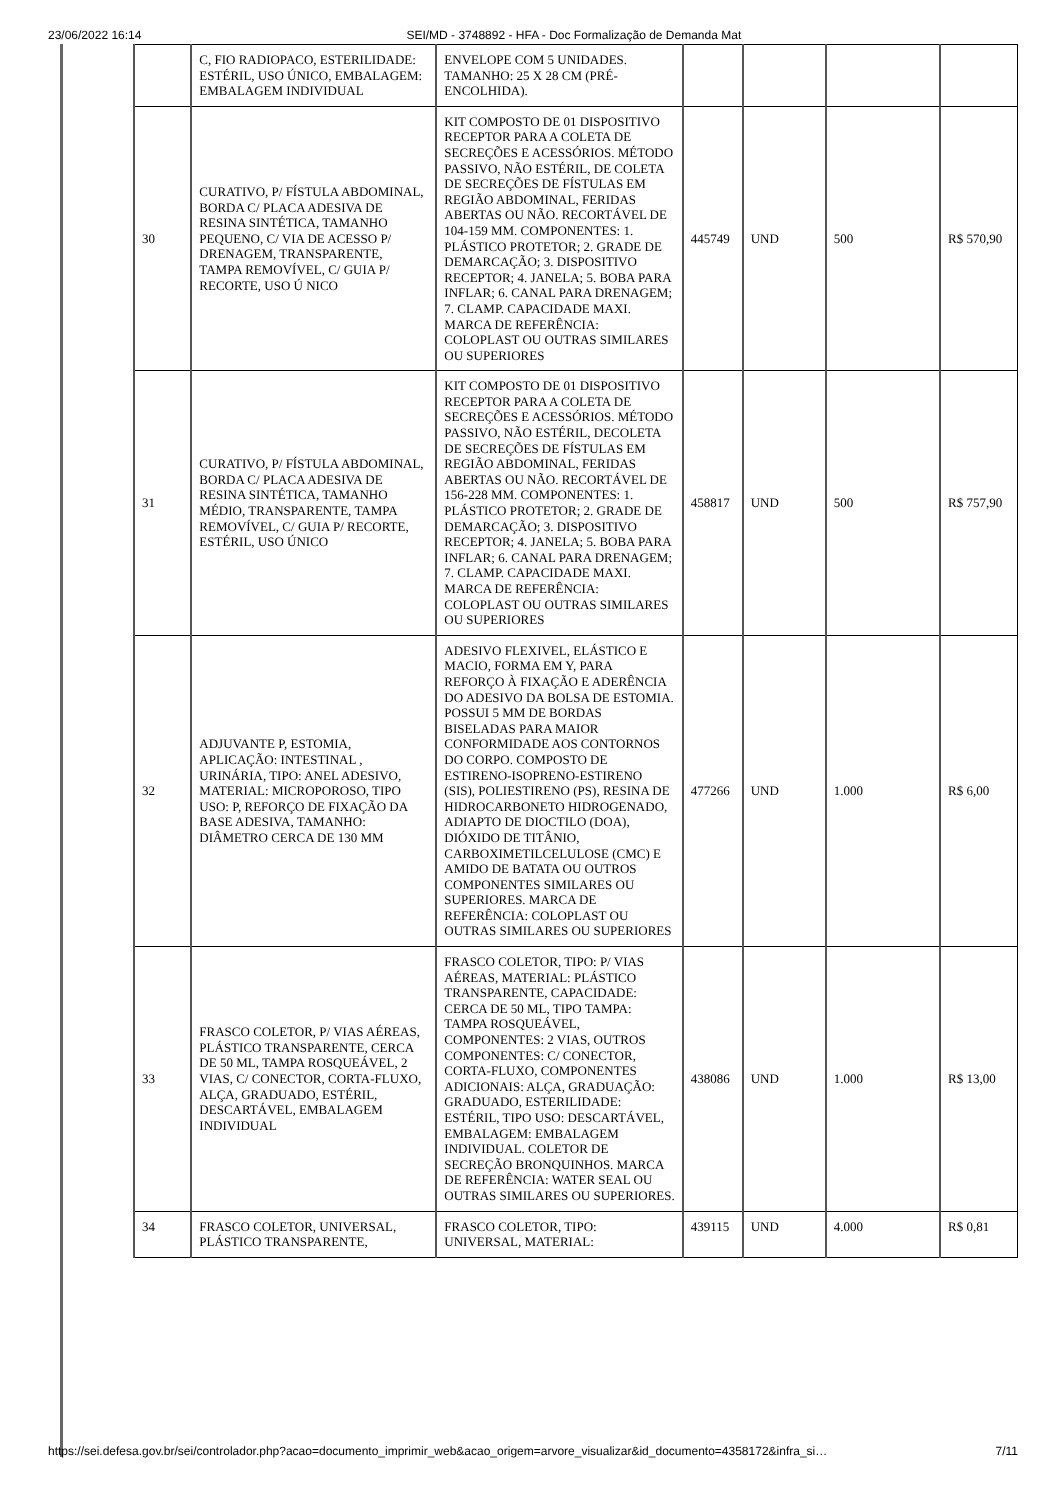23/06/2022 16:14 SEI/MD - 3748892 - HFA - Doc Formalização de Demanda Mat
| | C, FIO RADIOPACO, ESTERILIDADE: ESTÉRIL, USO ÚNICO, EMBALAGEM: EMBALAGEM INDIVIDUAL | ENVELOPE COM 5 UNIDADES. TAMANHO: 25 X 28 CM (PRÉ-ENCOLHIDA). | | | | |
| 30 | CURATIVO, P/ FÍSTULA ABDOMINAL, BORDA C/ PLACA ADESIVA DE RESINA SINTÉTICA, TAMANHO PEQUENO, C/ VIA DE ACESSO P/ DRENAGEM, TRANSPARENTE, TAMPA REMOVÍVEL, C/ GUIA P/ RECORTE, USO Ú NICO | KIT COMPOSTO DE 01 DISPOSITIVO RECEPTOR PARA A COLETA DE SECREÇÕES E ACESSÓRIOS. MÉTODO PASSIVO, NÃO ESTÉRIL, DE COLETA DE SECREÇÕES DE FÍSTULAS EM REGIÃO ABDOMINAL, FERIDAS ABERTAS OU NÃO. RECORTÁVEL DE 104-159 MM. COMPONENTES: 1. PLÁSTICO PROTETOR; 2. GRADE DE DEMARCAÇÃO; 3. DISPOSITIVO RECEPTOR; 4. JANELA; 5. BOBA PARA INFLAR; 6. CANAL PARA DRENAGEM; 7. CLAMP. CAPACIDADE MAXI. MARCA DE REFERÊNCIA: COLOPLAST OU OUTRAS SIMILARES OU SUPERIORES | 445749 | UND | 500 | R$ 570,90 |
| 31 | CURATIVO, P/ FÍSTULA ABDOMINAL, BORDA C/ PLACA ADESIVA DE RESINA SINTÉTICA, TAMANHO MÉDIO, TRANSPARENTE, TAMPA REMOVÍVEL, C/ GUIA P/ RECORTE, ESTÉRIL, USO ÚNICO | KIT COMPOSTO DE 01 DISPOSITIVO RECEPTOR PARA A COLETA DE SECREÇÕES E ACESSÓRIOS. MÉTODO PASSIVO, NÃO ESTÉRIL, DECOLETA DE SECREÇÕES DE FÍSTULAS EM REGIÃO ABDOMINAL, FERIDAS ABERTAS OU NÃO. RECORTÁVEL DE 156-228 MM. COMPONENTES: 1. PLÁSTICO PROTETOR; 2. GRADE DE DEMARCAÇÃO; 3. DISPOSITIVO RECEPTOR; 4. JANELA; 5. BOBA PARA INFLAR; 6. CANAL PARA DRENAGEM; 7. CLAMP. CAPACIDADE MAXI. MARCA DE REFERÊNCIA: COLOPLAST OU OUTRAS SIMILARES OU SUPERIORES | 458817 | UND | 500 | R$ 757,90 |
| 32 | ADJUVANTE P, ESTOMIA, APLICAÇÃO: INTESTINAL , URINÁRIA, TIPO: ANEL ADESIVO, MATERIAL: MICROPOROSO, TIPO USO: P, REFORÇO DE FIXAÇÃO DA BASE ADESIVA, TAMANHO: DIÂMETRO CERCA DE 130 MM | ADESIVO FLEXIVEL, ELÁSTICO E MACIO, FORMA EM Y, PARA REFORÇO À FIXAÇÃO E ADERÊNCIA DO ADESIVO DA BOLSA DE ESTOMIA. POSSUI 5 MM DE BORDAS BISELADAS PARA MAIOR CONFORMIDADE AOS CONTORNOS DO CORPO. COMPOSTO DE ESTIRENO-ISOPRENO-ESTIRENO (SIS), POLIESTIRENO (PS), RESINA DE HIDROCARBONETO HIDROGENADO, ADIAPTO DE DIOCTILO (DOA), DIÓXIDO DE TITÂNIO, CARBOXIMETILCELULOSE (CMC) E AMIDO DE BATATA OU OUTROS COMPONENTES SIMILARES OU SUPERIORES. MARCA DE REFERÊNCIA: COLOPLAST OU OUTRAS SIMILARES OU SUPERIORES | 477266 | UND | 1.000 | R$ 6,00 |
| 33 | FRASCO COLETOR, P/ VIAS AÉREAS, PLÁSTICO TRANSPARENTE, CERCA DE 50 ML, TAMPA ROSQUEÁVEL, 2 VIAS, C/ CONECTOR, CORTA-FLUXO, ALÇA, GRADUADO, ESTÉRIL, DESCARTÁVEL, EMBALAGEM INDIVIDUAL | FRASCO COLETOR, TIPO: P/ VIAS AÉREAS, MATERIAL: PLÁSTICO TRANSPARENTE, CAPACIDADE: CERCA DE 50 ML, TIPO TAMPA: TAMPA ROSQUEÁVEL, COMPONENTES: 2 VIAS, OUTROS COMPONENTES: C/ CONECTOR, CORTA-FLUXO, COMPONENTES ADICIONAIS: ALÇA, GRADUAÇÃO: GRADUADO, ESTERILIDADE: ESTÉRIL, TIPO USO: DESCARTÁVEL, EMBALAGEM: EMBALAGEM INDIVIDUAL. COLETOR DE SECREÇÃO BRONQUINHOS. MARCA DE REFERÊNCIA: WATER SEAL OU OUTRAS SIMILARES OU SUPERIORES. | 438086 | UND | 1.000 | R$ 13,00 |
| 34 | FRASCO COLETOR, UNIVERSAL, PLÁSTICO TRANSPARENTE, | FRASCO COLETOR, TIPO: UNIVERSAL, MATERIAL: | 439115 | UND | 4.000 | R$ 0,81 |
https://sei.defesa.gov.br/sei/controlador.php?acao=documento_imprimir_web&acao_origem=arvore_visualizar&id_documento=4358172&infra_si… 7/11